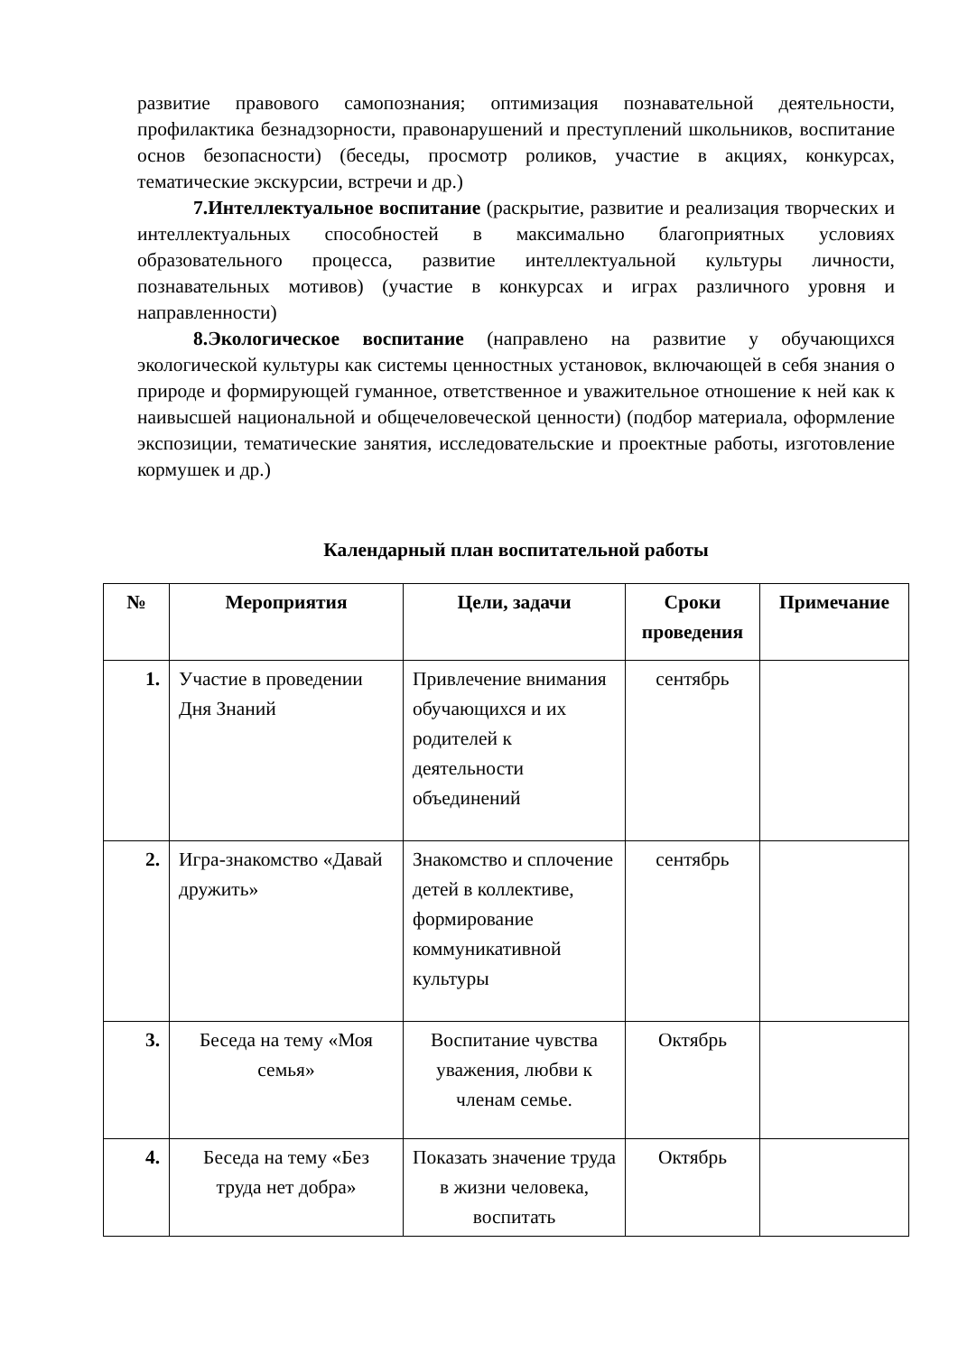развитие правового самопознания; оптимизация познавательной деятельности, профилактика безнадзорности, правонарушений и преступлений школьников, воспитание основ безопасности) (беседы, просмотр роликов, участие в акциях, конкурсах, тематические экскурсии, встречи и др.)
7.Интеллектуальное воспитание (раскрытие, развитие и реализация творческих и интеллектуальных способностей в максимально благоприятных условиях образовательного процесса, развитие интеллектуальной культуры личности, познавательных мотивов) (участие в конкурсах и играх различного уровня и направленности)
8.Экологическое воспитание (направлено на развитие у обучающихся экологической культуры как системы ценностных установок, включающей в себя знания о природе и формирующей гуманное, ответственное и уважительное отношение к ней как к наивысшей национальной и общечеловеческой ценности) (подбор материала, оформление экспозиции, тематические занятия, исследовательские и проектные работы, изготовление кормушек и др.)
Календарный план воспитательной работы
| № | Мероприятия | Цели, задачи | Сроки проведения | Примечание |
| --- | --- | --- | --- | --- |
| 1. | Участие в проведении Дня Знаний | Привлечение внимания обучающихся и их родителей к деятельности объединений | сентябрь | |
| 2. | Игра-знакомство «Давай дружить» | Знакомство и сплочение детей в коллективе, формирование коммуникативной культуры | сентябрь | |
| 3. | Беседа на тему «Моя семья» | Воспитание чувства уважения, любви к членам семье. | Октябрь | |
| 4. | Беседа на тему «Без труда нет добра» | Показать значение труда в жизни человека, воспитать | Октябрь | |